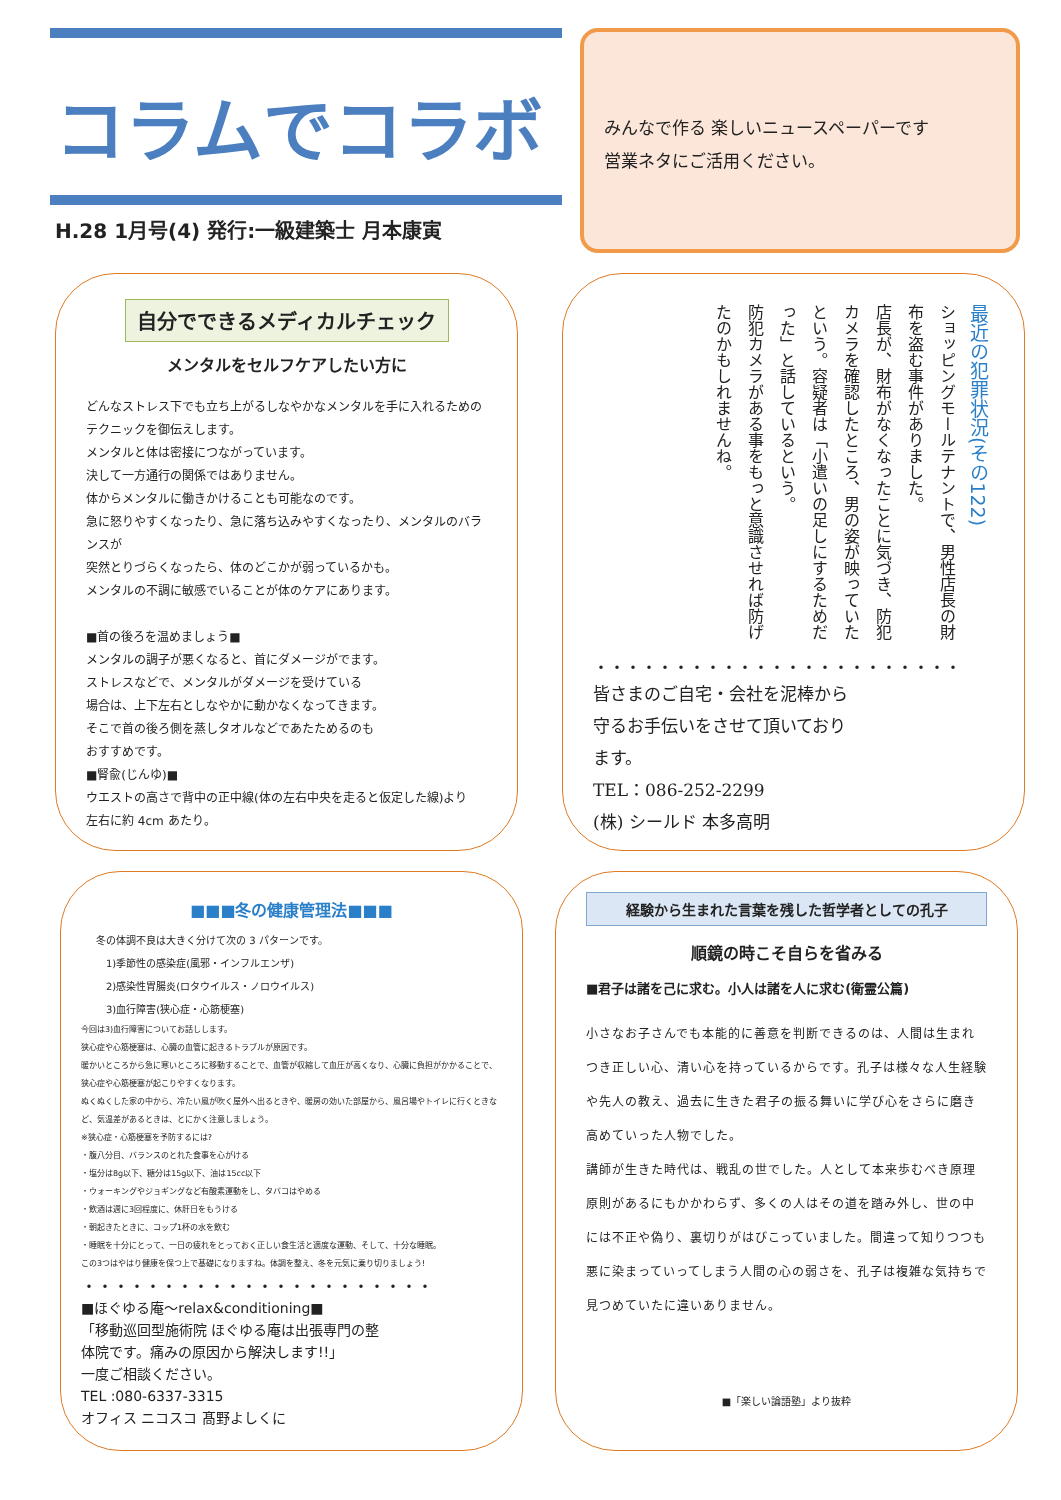コラムでコラボ
H.28 1月号(4) 発行:一級建築士 月本康寅
みんなで作る 楽しいニュースペーパーです
営業ネタにご活用ください。
自分でできるメディカルチェック
メンタルをセルフケアしたい方に
どんなストレス下でも立ち上がるしなやかなメンタルを手に入れるための
テクニックを御伝えします。
メンタルと体は密接につながっています。
決して一方通行の関係ではありません。
体からメンタルに働きかけることも可能なのです。
急に怒りやすくなったり、急に落ち込みやすくなったり、メンタルのバランスが
突然とりづらくなったら、体のどこかが弱っているかも。
メンタルの不調に敏感でいることが体のケアにあります。
■首の後ろを温めましょう■
メンタルの調子が悪くなると、首にダメージがでます。
ストレスなどで、メンタルがダメージを受けている
場合は、上下左右としなやかに動かなくなってきます。
そこで首の後ろ側を蒸しタオルなどであたためるのも
おすすめです。
■腎兪(じんゆ)■
ウエストの高さで背中の正中線(体の左右中央を走ると仮定した線)より
左右に約 4cm あたり。
最近の犯罪状況(その122)
ショッピングモールテナントで、男性店長の財布を盗む事件がありました。
店長が、財布がなくなったことに気づき、防犯カメラを確認したところ、男の姿が映っていたという。容疑者は「小遣いの足しにするためだった」と話しているという。
防犯カメラがある事をもっと意識させれば防げたのかもしれませんね。
・・・・・・・・・・・・・・・・・・・・・・・
皆さまのご自宅・会社を泥棒から守るお手伝いをさせて頂いております。
TEL：086-252-2299
(株) シールド 本多高明
■■■冬の健康管理法■■■
冬の体調不良は大きく分けて次の 3 パターンです。
　1)季節性の感染症(風邪・インフルエンザ)
　2)感染性胃腸炎(ロタウイルス・ノロウイルス)
　3)血行障害(狭心症・心筋梗塞)
今回は3)血行障害についてお話しします。
狭心症や心筋梗塞は、心臓の血管に起きるトラブルが原因です。
暖かいところから急に寒いところに移動することで、血管が収縮して血圧が高くなり、心臓に負担がかかることで、狭心症や心筋梗塞が起こりやすくなります。
ぬくぬくした家の中から、冷たい風が吹く屋外へ出るときや、暖房の効いた部屋から、風呂場やトイレに行くときなど、気温差があるときは、とにかく注意しましょう。
※狭心症・心筋梗塞を予防するには?
・腹八分目、バランスのとれた食事を心がける
・塩分は8g以下、糖分は15g以下、油は15cc以下
・ウォーキングやジョギングなど有酸素運動をし、タバコはやめる
・飲酒は週に3回程度に、休肝日をもうける
・朝起きたときに、コップ1杯の水を飲む
・睡眠を十分にとって、一日の疲れをとっておく正しい食生活と適度な運動、そして、十分な睡眠。
この3つはやはり健康を保つ上で基礎になりますね。体調を整え、冬を元気に乗り切りましょう!
・・・・・・・・・・・・・・・・・・・・・・
■ほぐゆる庵～relax&conditioning■
「移動巡回型施術院 ほぐゆる庵は出張専門の整体院です。痛みの原因から解決します!!」
一度ご相談ください。
TEL :080-6337-3315
オフィス ニコスコ 髙野よしくに
経験から生まれた言葉を残した哲学者としての孔子
順鏡の時こそ自らを省みる
■君子は諸を己に求む。小人は諸を人に求む(衛霊公篇)
小さなお子さんでも本能的に善意を判断できるのは、人間は生まれつき正しい心、清い心を持っているからです。孔子は様々な人生経験や先人の教え、過去に生きた君子の振る舞いに学び心をさらに磨き高めていった人物でした。
講師が生きた時代は、戦乱の世でした。人として本来歩むべき原理原則があるにもかかわらず、多くの人はその道を踏み外し、世の中には不正や偽り、裏切りがはびこっていました。間違って知りつつも悪に染まっていってしまう人間の心の弱さを、孔子は複雑な気持ちで見つめていたに違いありません。
■「楽しい論語塾」より抜粋